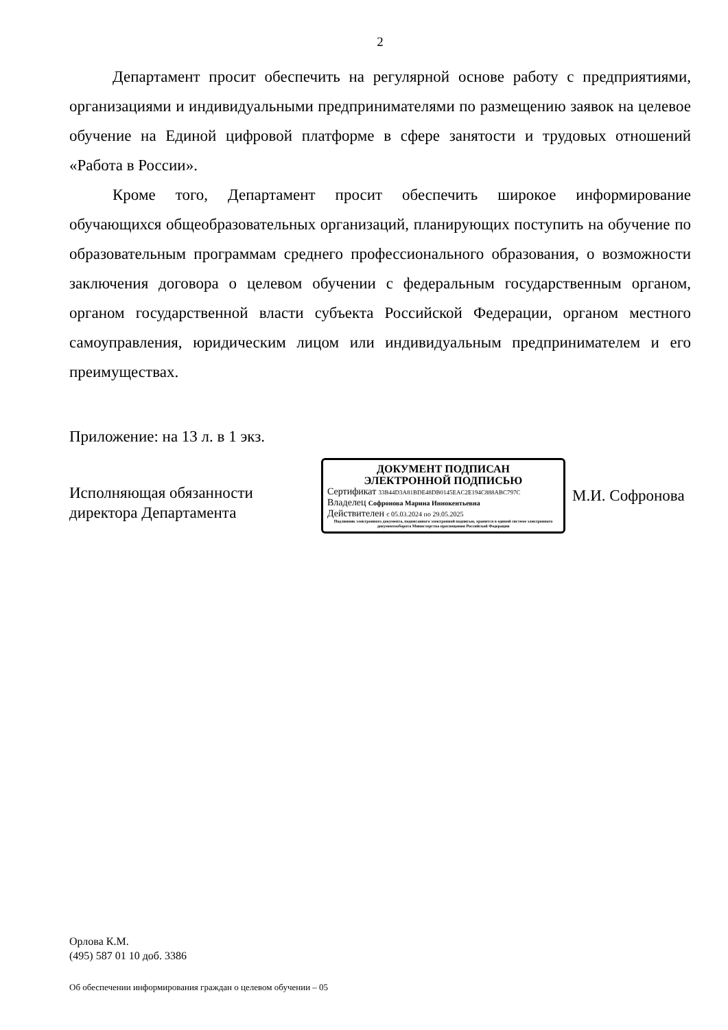2
Департамент просит обеспечить на регулярной основе работу с предприятиями, организациями и индивидуальными предпринимателями по размещению заявок на целевое обучение на Единой цифровой платформе в сфере занятости и трудовых отношений «Работа в России».
Кроме того, Департамент просит обеспечить широкое информирование обучающихся общеобразовательных организаций, планирующих поступить на обучение по образовательным программам среднего профессионального образования, о возможности заключения договора о целевом обучении с федеральным государственным органом, органом государственной власти субъекта Российской Федерации, органом местного самоуправления, юридическим лицом или индивидуальным предпринимателем и его преимуществах.
Приложение: на 13 л. в 1 экз.
Исполняющая обязанности
директора Департамента
ДОКУМЕНТ ПОДПИСАН
ЭЛЕКТРОННОЙ ПОДПИСЬЮ
Сертификат 33B44D3A81BDE48DB0145EAC2E194C888ABC797C
Владелец Софронова Марина Иннокентьевна
Действителен с 05.03.2024 по 29.05.2025
Подлинник электронного документа, подписанного электронной подписью, хранится в единой системе электронного документооборота Министерства просвещения Российской Федерации
М.И. Софронова
Орлова К.М.
(495) 587 01 10 доб. 3386
Об обеспечении информирования граждан о целевом обучении – 05